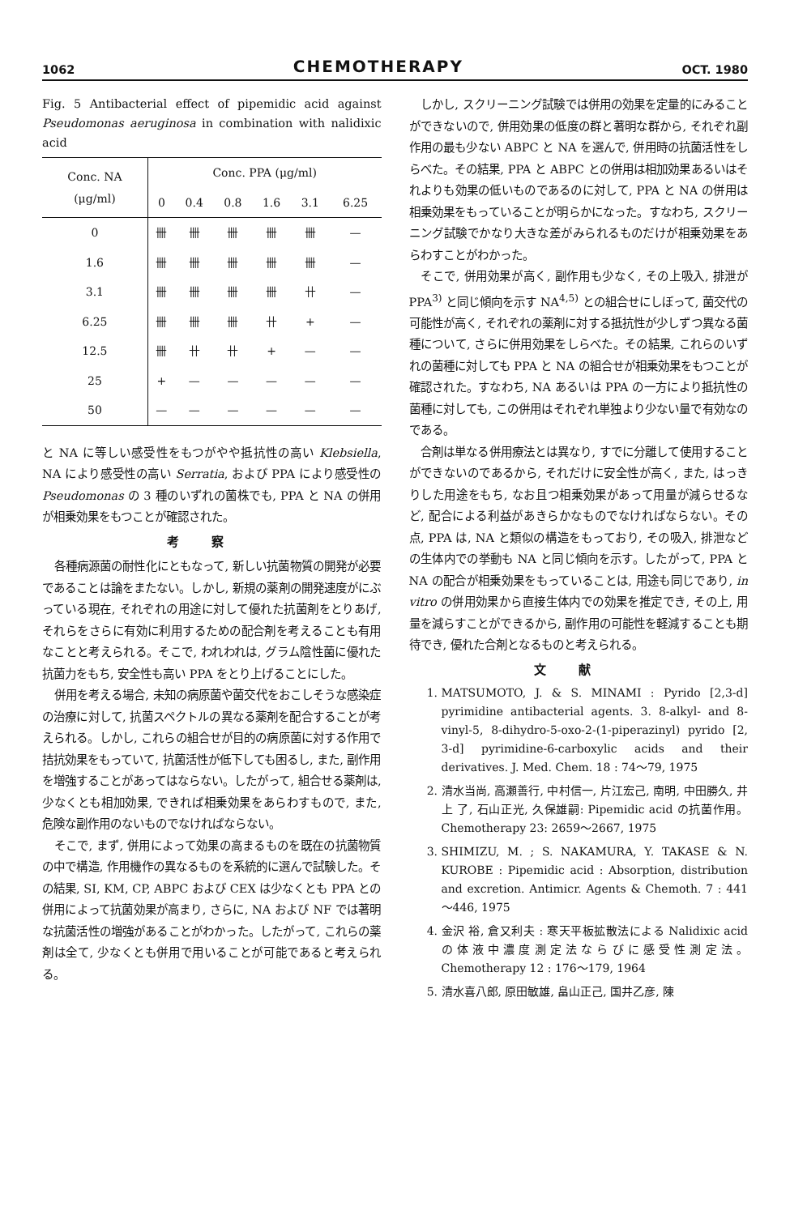1062 CHEMOTHERAPY OCT. 1980
Fig. 5 Antibacterial effect of pipemidic acid against Pseudomonas aeruginosa in combination with nalidixic acid
| Conc. NA (μg/ml) | Conc. PPA (μg/ml) | | | | | |
| --- | --- | --- | --- | --- | --- | --- |
| | 0 | 0.4 | 0.8 | 1.6 | 3.1 | 6.25 |
| 0 | 卌 | 卌 | 卌 | 卌 | 卌 | — |
| 1.6 | 卌 | 卌 | 卌 | 卌 | 卌 | — |
| 3.1 | 卌 | 卌 | 卌 | 卌 | 卄 | — |
| 6.25 | 卌 | 卌 | 卌 | 卄 | + | — |
| 12.5 | 卌 | 卄 | 卄 | + | — | — |
| 25 | + | — | — | — | — | — |
| 50 | — | — | — | — | — | — |
と NA に等しい感受性をもつがやや抵抗性の高い Klebsiella, NA により感受性の高い Serratia, および PPA により感受性の Pseudomonas の 3 種のいずれの菌株でも, PPA と NA の併用が相乗効果をもつことが確認された。
考察
各種病源菌の耐性化にともなって, 新しい抗菌物質の開発が必要であることは論をまたない。しかし, 新規の薬剤の開発速度がにぶっている現在, それぞれの用途に対して優れた抗菌剤をとりあげ, それらをさらに有効に利用するための配合剤を考えることも有用なことと考えられる。そこで, われわれは, グラム陰性菌に優れた抗菌力をもち, 安全性も高い PPA をとり上げることにした。
併用を考える場合, 未知の病原菌や菌交代をおこしそうな感染症の治療に対して, 抗菌スペクトルの異なる薬剤を配合することが考えられる。しかし, これらの組合せが目的の病原菌に対する作用で拮抗効果をもっていて, 抗菌活性が低下しても困るし, また, 副作用を増強することがあってはならない。したがって, 組合せる薬剤は, 少なくとも相加効果, できれば相乗効果をあらわすもので, また, 危険な副作用のないものでなければならない。
そこで, まず, 併用によって効果の高まるものを既在の抗菌物質の中で構造, 作用機作の異なるものを系統的に選んで試験した。その結果, SI, KM, CP, ABPC および CEX は少なくとも PPA との併用によって抗菌効果が高まり, さらに, NA および NF では著明な抗菌活性の増強があることがわかった。したがって, これらの薬剤は全て, 少なくとも併用で用いることが可能であると考えられる。
しかし, スクリーニング試験では併用の効果を定量的にみることができないので, 併用効果の低度の群と著明な群から, それぞれ副作用の最も少ない ABPC と NA を選んで, 併用時の抗菌活性をしらべた。その結果, PPA と ABPC との併用は相加効果あるいはそれよりも効果の低いものであるのに対して, PPA と NA の併用は相乗効果をもっていることが明らかになった。すなわち, スクリーニング試験でかなり大きな差がみられるものだけが相乗効果をあらわすことがわかった。
そこで, 併用効果が高く, 副作用も少なく, その上吸入, 排泄が PPA<sup>3)</sup> と同じ傾向を示す NA<sup>4,5)</sup> との組合せにしぼって, 菌交代の可能性が高く, それぞれの薬剤に対する抵抗性が少しずつ異なる菌種について, さらに併用効果をしらべた。その結果, これらのいずれの菌種に対しても PPA と NA の組合せが相乗効果をもつことが確認された。すなわち, NA あるいは PPA の一方により抵抗性の菌種に対しても, この併用はそれぞれ単独より少ない量で有効なのである。
合剤は単なる併用療法とは異なり, すでに分離して使用することができないのであるから, それだけに安全性が高く, また, はっきりした用途をもち, なお且つ相乗効果があって用量が減らせるなど, 配合による利益があきらかなものでなければならない。その点, PPA は, NA と類似の構造をもっており, その吸入, 排泄などの生体内での挙動も NA と同じ傾向を示す。したがって, PPA と NA の配合が相乗効果をもっていることは, 用途も同じであり, in vitro の併用効果から直接生体内での効果を推定でき, その上, 用量を減らすことができるから, 副作用の可能性を軽減することも期待でき, 優れた合剤となるものと考えられる。
文献
1. MATSUMOTO, J. & S. MINAMI : Pyrido [2,3-d] pyrimidine antibacterial agents. 3. 8-alkyl- and 8-vinyl-5, 8-dihydro-5-oxo-2-(1-piperazinyl) pyrido [2, 3-d] pyrimidine-6-carboxylic acids and their derivatives. J. Med. Chem. 18 : 74～79, 1975
2. 清水当尚, 高瀬善行, 中村信一, 片江宏己, 南明, 中田勝久, 井上 了, 石山正光, 久保雄嗣: Pipemidic acid の抗菌作用。Chemotherapy 23: 2659～2667, 1975
3. SHIMIZU, M. ; S. NAKAMURA, Y. TAKASE & N. KUROBE : Pipemidic acid : Absorption, distribution and excretion. Antimicr. Agents & Chemoth. 7 : 441～446, 1975
4. 金沢 裕, 倉又利夫 : 寒天平板拡散法による Nalidixic acid の体液中濃度測定法ならびに感受性測定法。Chemotherapy 12 : 176～179, 1964
5. 清水喜八郎, 原田敏雄, 畠山正己, 国井乙彦, 陳